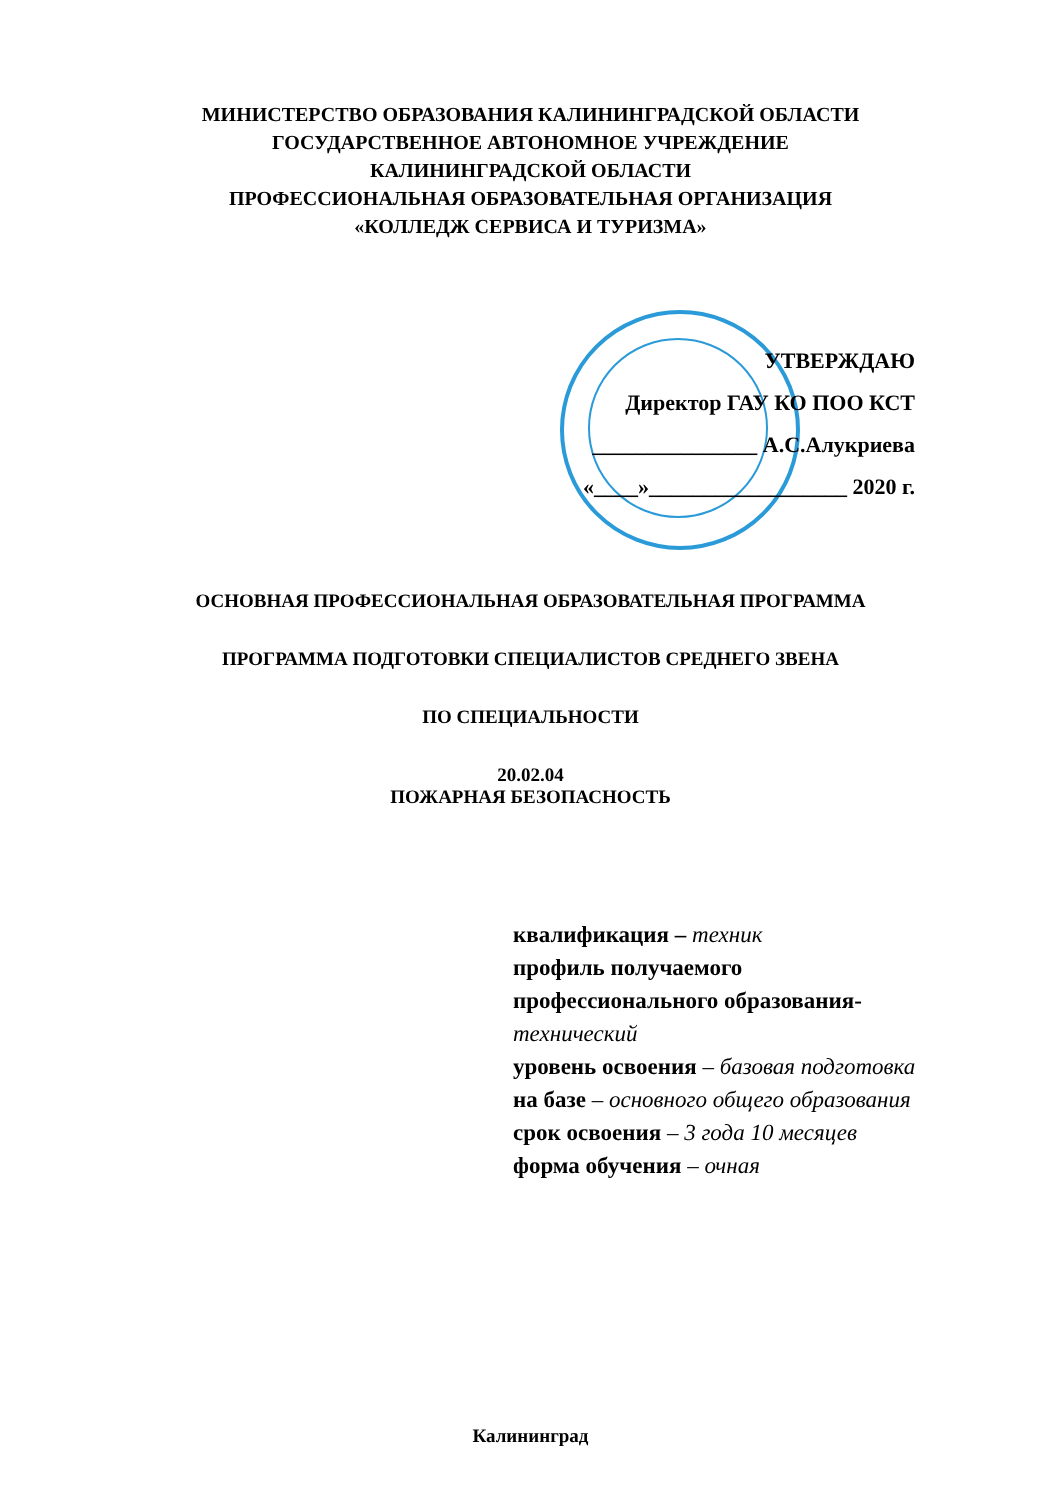МИНИСТЕРСТВО ОБРАЗОВАНИЯ КАЛИНИНГРАДСКОЙ ОБЛАСТИ
ГОСУДАРСТВЕННОЕ АВТОНОМНОЕ УЧРЕЖДЕНИЕ
КАЛИНИНГРАДСКОЙ ОБЛАСТИ
ПРОФЕССИОНАЛЬНАЯ ОБРАЗОВАТЕЛЬНАЯ ОРГАНИЗАЦИЯ
«КОЛЛЕДЖ СЕРВИСА И ТУРИЗМА»
УТВЕРЖДАЮ
Директор ГАУ КО ПОО КСТ
_______________ А.С.Алукриева
«____»__________________ 2020 г.
ОСНОВНАЯ ПРОФЕССИОНАЛЬНАЯ ОБРАЗОВАТЕЛЬНАЯ ПРОГРАММА
ПРОГРАММА ПОДГОТОВКИ СПЕЦИАЛИСТОВ СРЕДНЕГО ЗВЕНА
ПО СПЕЦИАЛЬНОСТИ
20.02.04
ПОЖАРНАЯ БЕЗОПАСНОСТЬ
квалификация – техник
профиль получаемого
профессионального образования-
технический
уровень освоения – базовая подготовка
на базе – основного общего образования
срок освоения – 3 года 10 месяцев
форма обучения – очная
Калининград